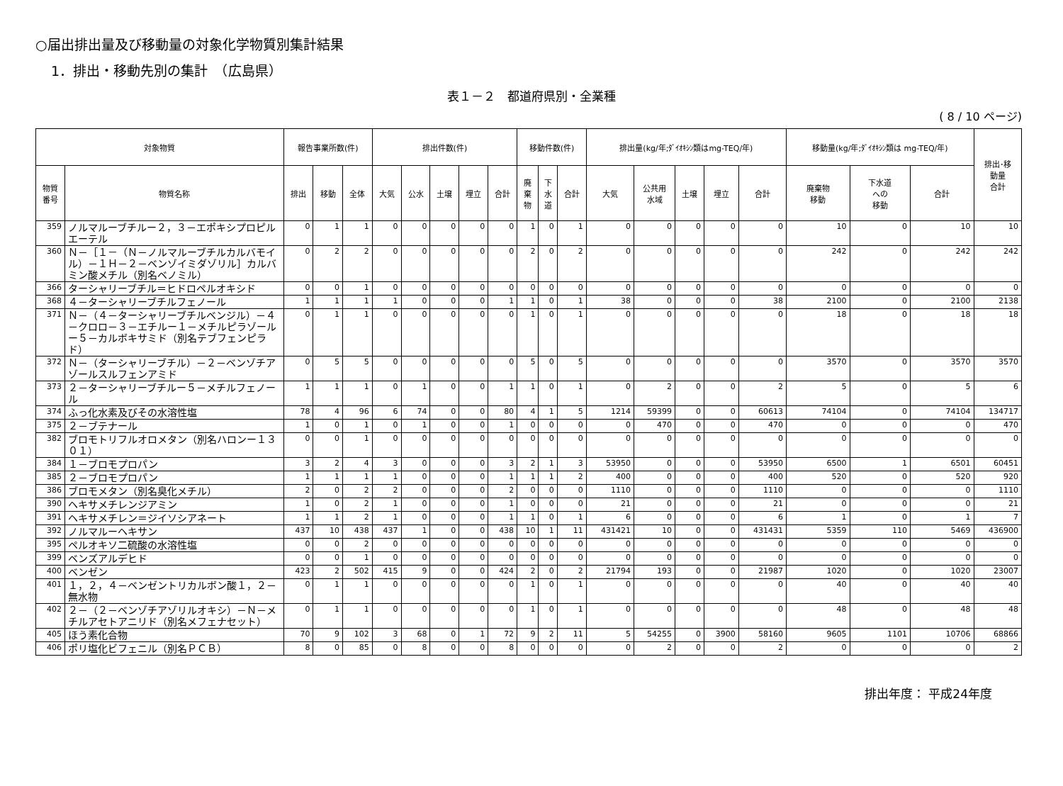○届出排出量及び移動量の対象化学物質別集計結果
1．排出・移動先別の集計　（広島県）
表１－２　都道府県別・全業種
( 8 / 10 ページ)
| 対象物質 | | 報告事業所数(件) | | | 排出件数(件) | | | | | 移動件数(件) | | | 排出量(kg/年;ﾀﾞｲｵｷｼﾝ類はmg-TEQ/年) | | | | | 移動量(kg/年;ﾀﾞｲｵｷｼﾝ類は mg-TEQ/年) | | | 排出･移 動量 合計 |
| --- | --- | --- | --- | --- | --- | --- | --- | --- | --- | --- | --- | --- | --- | --- | --- | --- | --- | --- | --- | --- | --- |
| 物質 番号 | 物質名称 | 排出 | 移動 | 全体 | 大気 | 公水 | 土壌 | 埋立 | 合計 | 廃 棄 物 | 下 水 道 | 合計 | 大気 | 公共用 水域 | 土壌 | 埋立 | 合計 | 廃棄物 移動 | 下水道 への 移動 | 合計 | |
| 359 | ノルマルーブチルー２，３－エポキシプロピルエーテル | 0 | 1 | 1 | 0 | 0 | 0 | 0 | 0 | 1 | 0 | 1 | 0 | 0 | 0 | 0 | 0 | 10 | 0 | 10 | 10 |
| 360 | Ｎ－［１－（Ｎ－ノルマルーブチルカルバモイル）－１Ｈ－２－ベンゾイミダゾリル］カルバミン酸メチル（別名ベノミル） | 0 | 2 | 2 | 0 | 0 | 0 | 0 | 0 | 2 | 0 | 2 | 0 | 0 | 0 | 0 | 0 | 242 | 0 | 242 | 242 |
| 366 | ターシャリーブチル＝ヒドロペルオキシド | 0 | 0 | 1 | 0 | 0 | 0 | 0 | 0 | 0 | 0 | 0 | 0 | 0 | 0 | 0 | 0 | 0 | 0 | 0 | 0 |
| 368 | ４－ターシャリーブチルフェノール | 1 | 1 | 1 | 1 | 0 | 0 | 0 | 1 | 1 | 0 | 1 | 38 | 0 | 0 | 0 | 38 | 2100 | 0 | 2100 | 2138 |
| 371 | Ｎ－（４－ターシャリーブチルベンジル）－４－クロロ－３－エチルー１－メチルピラゾールー５－カルボキサミド（別名テブフェンピラド） | 0 | 1 | 1 | 0 | 0 | 0 | 0 | 0 | 1 | 0 | 1 | 0 | 0 | 0 | 0 | 0 | 18 | 0 | 18 | 18 |
| 372 | Ｎ－（ターシャリーブチル）－２－ベンゾチアゾールスルフェンアミド | 0 | 5 | 5 | 0 | 0 | 0 | 0 | 0 | 5 | 0 | 5 | 0 | 0 | 0 | 0 | 0 | 3570 | 0 | 3570 | 3570 |
| 373 | ２－ターシャリーブチルー５－メチルフェノール | 1 | 1 | 1 | 0 | 1 | 0 | 0 | 1 | 1 | 0 | 1 | 0 | 2 | 0 | 0 | 2 | 5 | 0 | 5 | 6 |
| 374 | ふっ化水素及びその水溶性塩 | 78 | 4 | 96 | 6 | 74 | 0 | 0 | 80 | 4 | 1 | 5 | 1214 | 59399 | 0 | 0 | 60613 | 74104 | 0 | 74104 | 134717 |
| 375 | ２－ブテナール | 1 | 0 | 1 | 0 | 1 | 0 | 0 | 1 | 0 | 0 | 0 | 0 | 470 | 0 | 0 | 470 | 0 | 0 | 0 | 470 |
| 382 | ブロモトリフルオロメタン（別名ハロンー１３０１） | 0 | 0 | 1 | 0 | 0 | 0 | 0 | 0 | 0 | 0 | 0 | 0 | 0 | 0 | 0 | 0 | 0 | 0 | 0 | 0 |
| 384 | １－ブロモプロパン | 3 | 2 | 4 | 3 | 0 | 0 | 0 | 3 | 2 | 1 | 3 | 53950 | 0 | 0 | 0 | 53950 | 6500 | 1 | 6501 | 60451 |
| 385 | ２－ブロモプロパン | 1 | 1 | 1 | 1 | 0 | 0 | 0 | 1 | 1 | 1 | 2 | 400 | 0 | 0 | 0 | 400 | 520 | 0 | 520 | 920 |
| 386 | ブロモメタン（別名臭化メチル） | 2 | 0 | 2 | 2 | 0 | 0 | 0 | 2 | 0 | 0 | 0 | 1110 | 0 | 0 | 0 | 1110 | 0 | 0 | 0 | 1110 |
| 390 | ヘキサメチレンジアミン | 1 | 0 | 2 | 1 | 0 | 0 | 0 | 1 | 0 | 0 | 0 | 21 | 0 | 0 | 0 | 21 | 0 | 0 | 0 | 21 |
| 391 | ヘキサメチレン＝ジイソシアネート | 1 | 1 | 2 | 1 | 0 | 0 | 0 | 1 | 1 | 0 | 1 | 6 | 0 | 0 | 0 | 6 | 1 | 0 | 1 | 7 |
| 392 | ノルマルーヘキサン | 437 | 10 | 438 | 437 | 1 | 0 | 0 | 438 | 10 | 1 | 11 | 431421 | 10 | 0 | 0 | 431431 | 5359 | 110 | 5469 | 436900 |
| 395 | ペルオキソ二硫酸の水溶性塩 | 0 | 0 | 2 | 0 | 0 | 0 | 0 | 0 | 0 | 0 | 0 | 0 | 0 | 0 | 0 | 0 | 0 | 0 | 0 | 0 |
| 399 | ベンズアルデヒド | 0 | 0 | 1 | 0 | 0 | 0 | 0 | 0 | 0 | 0 | 0 | 0 | 0 | 0 | 0 | 0 | 0 | 0 | 0 | 0 |
| 400 | ベンゼン | 423 | 2 | 502 | 415 | 9 | 0 | 0 | 424 | 2 | 0 | 2 | 21794 | 193 | 0 | 0 | 21987 | 1020 | 0 | 1020 | 23007 |
| 401 | １，２，４－ベンゼントリカルボン酸１，２－無水物 | 0 | 1 | 1 | 0 | 0 | 0 | 0 | 0 | 1 | 0 | 1 | 0 | 0 | 0 | 0 | 0 | 40 | 0 | 40 | 40 |
| 402 | ２－（２－ベンゾチアゾリルオキシ）－Ｎ－メチルアセトアニリド（別名メフェナセット） | 0 | 1 | 1 | 0 | 0 | 0 | 0 | 0 | 1 | 0 | 1 | 0 | 0 | 0 | 0 | 0 | 48 | 0 | 48 | 48 |
| 405 | ほう素化合物 | 70 | 9 | 102 | 3 | 68 | 0 | 1 | 72 | 9 | 2 | 11 | 5 | 54255 | 0 | 3900 | 58160 | 9605 | 1101 | 10706 | 68866 |
| 406 | ポリ塩化ビフェニル（別名ＰＣＢ） | 8 | 0 | 85 | 0 | 8 | 0 | 0 | 8 | 0 | 0 | 0 | 0 | 2 | 0 | 0 | 2 | 0 | 0 | 0 | 2 |
排出年度： 平成24年度